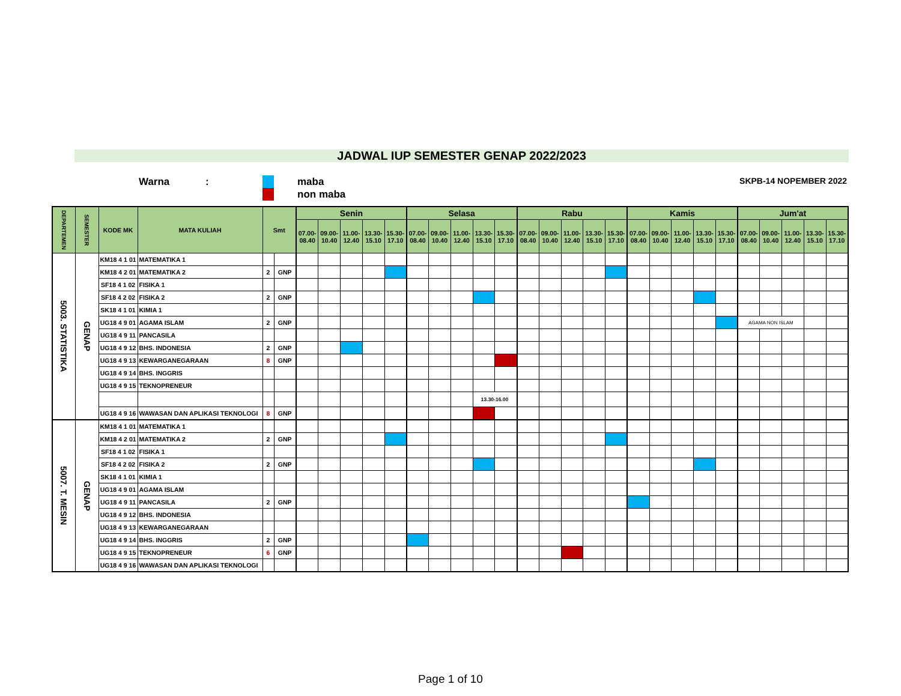JADWAL IUP SEMESTER GENAP 2022/2023
Warna: maba
non maba
SKPB-14 NOPEMBER 2022
| DEPARTEMEN | SEMESTER | KODE MK | MATA KULIAH | Smt | | Senin | | | | | Selasa | | | | | Rabu | | | | | Kamis | | | | | Jum'at | | | | |
| --- | --- | --- | --- | --- | --- | --- | --- | --- | --- | --- | --- | --- | --- | --- | --- | --- | --- | --- | --- | --- | --- | --- | --- | --- | --- | --- | --- | --- | --- | --- |
| | | | | | | 07.00- 08.40 | 09.00- 10.40 | 11.00- 12.40 | 13.30- 15.10 | 15.30- 17.10 | 07.00- 08.40 | 09.00- 10.40 | 11.00- 12.40 | 13.30- 15.10 | 15.30- 17.10 | 07.00- 08.40 | 09.00- 10.40 | 11.00- 12.40 | 13.30- 15.10 | 15.30- 17.10 | 07.00- 08.40 | 09.00- 10.40 | 11.00- 12.40 | 13.30- 15.10 | 15.30- 17.10 | 07.00- 08.40 | 09.00- 10.40 | 11.00- 12.40 | 13.30- 15.10 | 15.30- 17.10 |
| 5003. STATISTIKA | GENAP | KM18 4 1 01 | MATEMATIKA 1 | | | | | | | | | | | | | | | | | | | | | | | | | | | |
| | | KM18 4 2 01 | MATEMATIKA 2 | 2 | GNP | | | | | | | | | | | | | | | | | | | | | | | | | |
| | | SF18 4 1 02 | FISIKA 1 | | | | | | | | | | | | | | | | | | | | | | | | | | | |
| | | SF18 4 2 02 | FISIKA 2 | 2 | GNP | | | | | | | | | | | | | | | | | | | | | | | | | |
| | | SK18 4 1 01 | KIMIA 1 | | | | | | | | | | | | | | | | | | | | | | | | | | | |
| | | UG18 4 9 01 | AGAMA ISLAM | 2 | GNP | | | | | | | | | | | | | | | | | | | | | AGAMA NON ISLAM | | | | |
| | | UG18 4 9 11 | PANCASILA | | | | | | | | | | | | | | | | | | | | | | | | | | | |
| | | UG18 4 9 12 | BHS. INDONESIA | 2 | GNP | | | | | | | | | | | | | | | | | | | | | | | | | |
| | | UG18 4 9 13 | KEWARGANEGARAAN | 8 | GNP | | | | | | | | | | | | | | | | | | | | | | | | | |
| | | UG18 4 9 14 | BHS. INGGRIS | | | | | | | | | | | | | | | | | | | | | | | | | | | |
| | | UG18 4 9 15 | TEKNOPRENEUR | | | | | | | | | | | | | | | | | | | | | | | | | | | |
| | | | | | | | | | | | | | | 13.30-16.00 | | | | | | | | | | | | | | | | |
| | | UG18 4 9 16 | WAWASAN DAN APLIKASI TEKNOLOGI | 8 | GNP | | | | | | | | | | | | | | | | | | | | | | | | | |
| 5007. T. MESIN | GENAP | KM18 4 1 01 | MATEMATIKA 1 | | | | | | | | | | | | | | | | | | | | | | | | | | | |
| | | KM18 4 2 01 | MATEMATIKA 2 | 2 | GNP | | | | | | | | | | | | | | | | | | | | | | | | | |
| | | SF18 4 1 02 | FISIKA 1 | | | | | | | | | | | | | | | | | | | | | | | | | | | |
| | | SF18 4 2 02 | FISIKA 2 | 2 | GNP | | | | | | | | | | | | | | | | | | | | | | | | | |
| | | SK18 4 1 01 | KIMIA 1 | | | | | | | | | | | | | | | | | | | | | | | | | | | |
| | | UG18 4 9 01 | AGAMA ISLAM | | | | | | | | | | | | | | | | | | | | | | | | | | | |
| | | UG18 4 9 11 | PANCASILA | 2 | GNP | | | | | | | | | | | | | | | | | | | | | | | | | |
| | | UG18 4 9 12 | BHS. INDONESIA | | | | | | | | | | | | | | | | | | | | | | | | | | | |
| | | UG18 4 9 13 | KEWARGANEGARAAN | | | | | | | | | | | | | | | | | | | | | | | | | | | |
| | | UG18 4 9 14 | BHS. INGGRIS | 2 | GNP | | | | | | | | | | | | | | | | | | | | | | | | | |
| | | UG18 4 9 15 | TEKNOPRENEUR | 6 | GNP | | | | | | | | | | | | | | | | | | | | | | | | | |
| | | UG18 4 9 16 | WAWASAN DAN APLIKASI TEKNOLOGI | | | | | | | | | | | | | | | | | | | | | | | | | | | |
Page 1 of 10